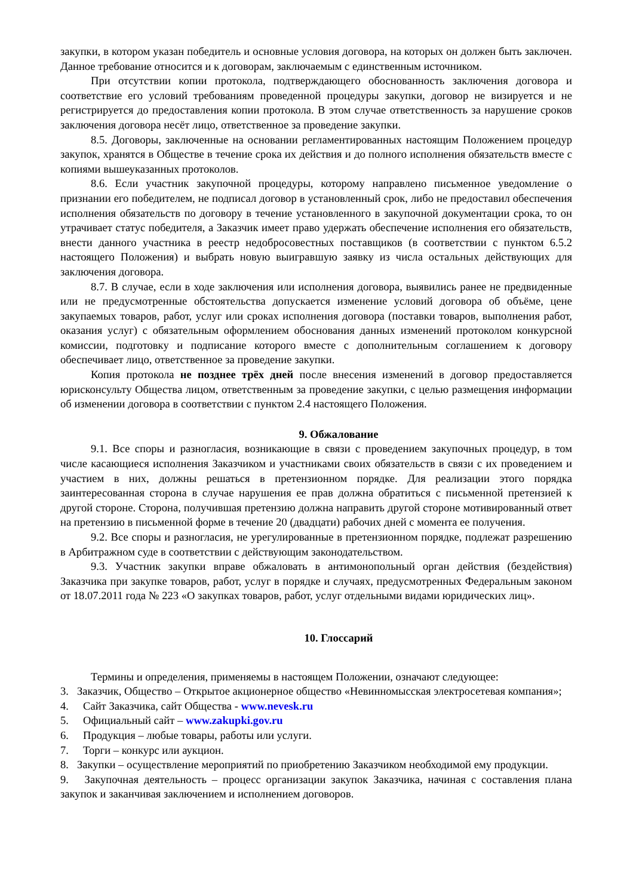закупки, в котором указан победитель и основные условия договора, на которых он должен быть заключен. Данное требование относится и к договорам, заключаемым с единственным источником.
При отсутствии копии протокола, подтверждающего обоснованность заключения договора и соответствие его условий требованиям проведенной процедуры закупки, договор не визируется и не регистрируется до предоставления копии протокола. В этом случае ответственность за нарушение сроков заключения договора несёт лицо, ответственное за проведение закупки.
8.5. Договоры, заключенные на основании регламентированных настоящим Положением процедур закупок, хранятся в Обществе в течение срока их действия и до полного исполнения обязательств вместе с копиями вышеуказанных протоколов.
8.6. Если участник закупочной процедуры, которому направлено письменное уведомление о признании его победителем, не подписал договор в установленный срок, либо не предоставил обеспечения исполнения обязательств по договору в течение установленного в закупочной документации срока, то он утрачивает статус победителя, а Заказчик имеет право удержать обеспечение исполнения его обязательств, внести данного участника в реестр недобросовестных поставщиков (в соответствии с пунктом 6.5.2 настоящего Положения) и выбрать новую выигравшую заявку из числа остальных действующих для заключения договора.
8.7. В случае, если в ходе заключения или исполнения договора, выявились ранее не предвиденные или не предусмотренные обстоятельства допускается изменение условий договора об объёме, цене закупаемых товаров, работ, услуг или сроках исполнения договора (поставки товаров, выполнения работ, оказания услуг) с обязательным оформлением обоснования данных изменений протоколом конкурсной комиссии, подготовку и подписание которого вместе с дополнительным соглашением к договору обеспечивает лицо, ответственное за проведение закупки.
Копия протокола не позднее трёх дней после внесения изменений в договор предоставляется юрисконсульту Общества лицом, ответственным за проведение закупки, с целью размещения информации об изменении договора в соответствии с пунктом 2.4 настоящего Положения.
9. Обжалование
9.1. Все споры и разногласия, возникающие в связи с проведением закупочных процедур, в том числе касающиеся исполнения Заказчиком и участниками своих обязательств в связи с их проведением и участием в них, должны решаться в претензионном порядке. Для реализации этого порядка заинтересованная сторона в случае нарушения ее прав должна обратиться с письменной претензией к другой стороне. Сторона, получившая претензию должна направить другой стороне мотивированный ответ на претензию в письменной форме в течение 20 (двадцати) рабочих дней с момента ее получения.
9.2. Все споры и разногласия, не урегулированные в претензионном порядке, подлежат разрешению в Арбитражном суде в соответствии с действующим законодательством.
9.3. Участник закупки вправе обжаловать в антимонопольный орган действия (бездействия) Заказчика при закупке товаров, работ, услуг в порядке и случаях, предусмотренных Федеральным законом от 18.07.2011 года № 223 «О закупках товаров, работ, услуг отдельными видами юридических лиц».
10. Глоссарий
Термины и определения, применяемы в настоящем Положении, означают следующее:
3. Заказчик, Общество – Открытое акционерное общество «Невинномысская электросетевая компания»;
4. Сайт Заказчика, сайт Общества - www.nevesk.ru
5. Официальный сайт – www.zakupki.gov.ru
6. Продукция – любые товары, работы или услуги.
7. Торги – конкурс или аукцион.
8. Закупки – осуществление мероприятий по приобретению Заказчиком необходимой ему продукции.
9. Закупочная деятельность – процесс организации закупок Заказчика, начиная с составления плана закупок и заканчивая заключением и исполнением договоров.